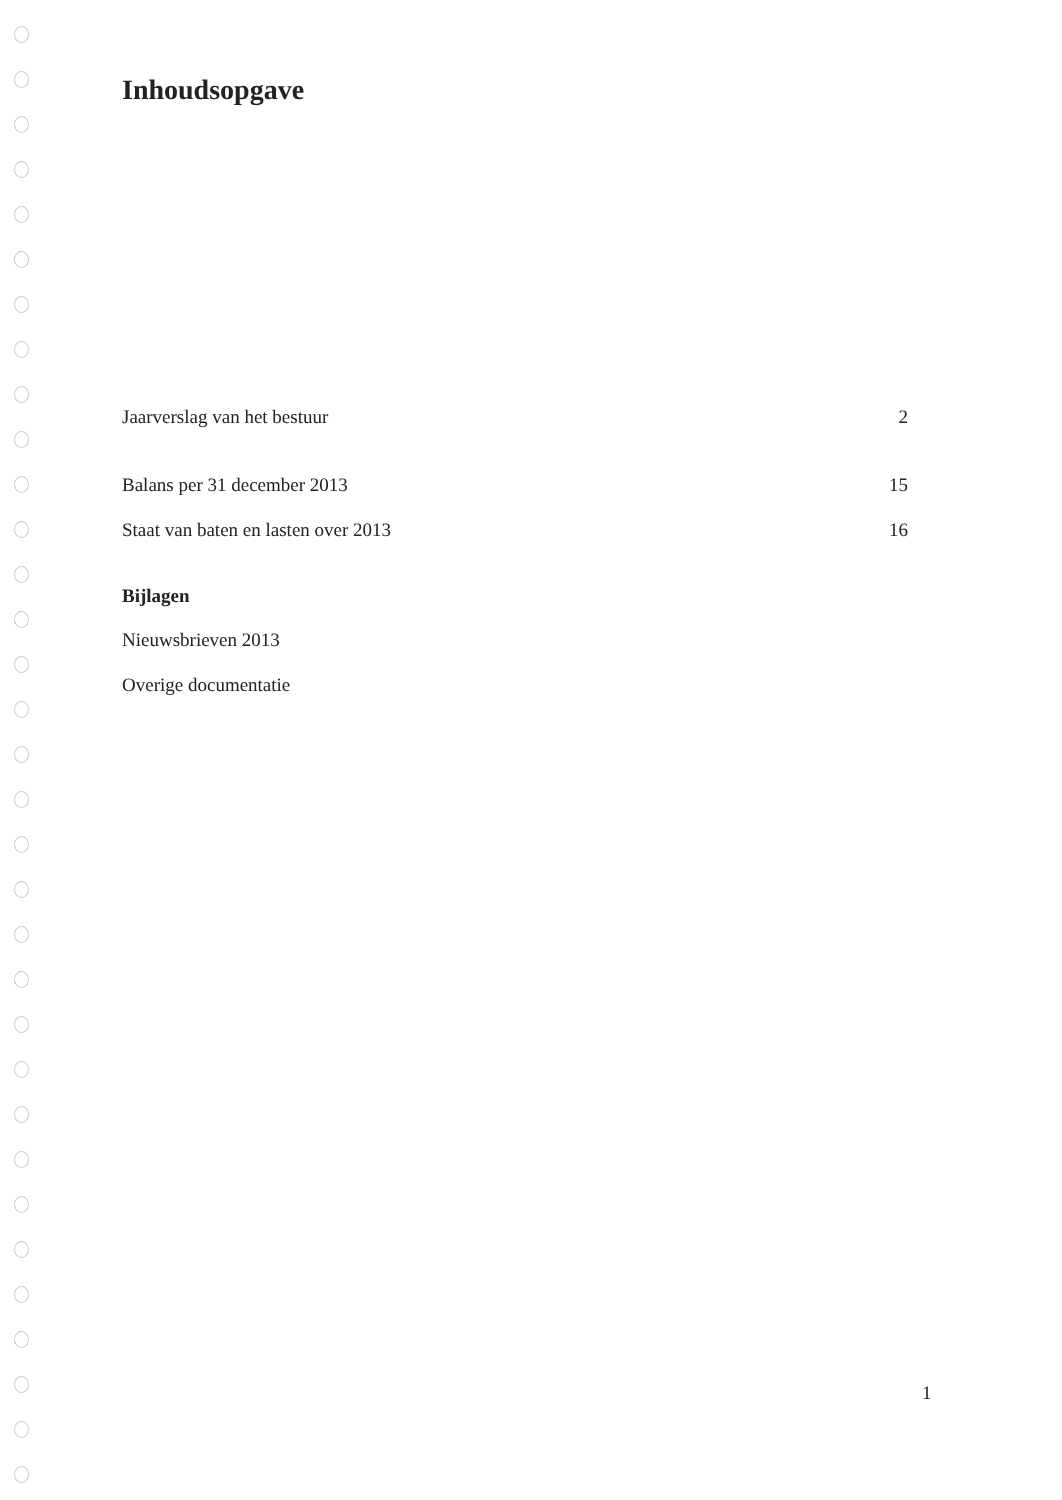Inhoudsopgave
Jaarverslag van het bestuur 2
Balans per 31 december 2013 15
Staat van baten en lasten over 2013 16
Bijlagen
Nieuwsbrieven 2013
Overige documentatie
1